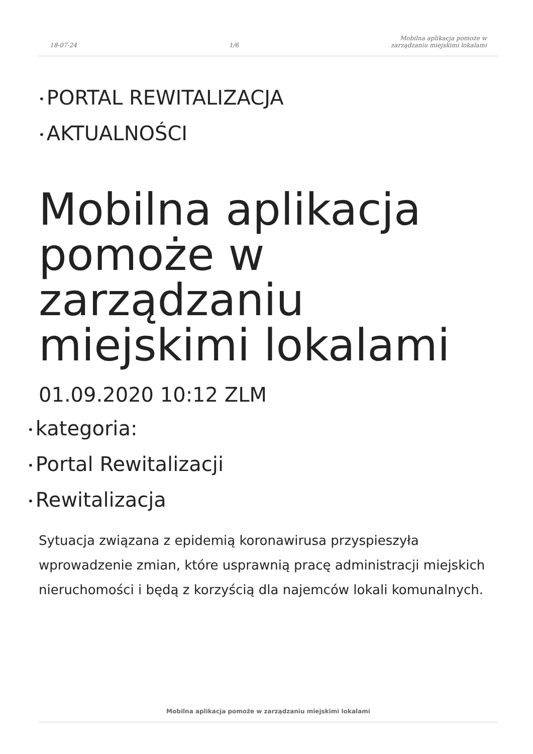18-07-24
1/6
Mobilna aplikacja pomoże w
zarządzaniu miejskimi lokalami
• PORTAL REWITALIZACJA
• AKTUALNOŚCI
Mobilna aplikacja pomoże w zarządzaniu miejskimi lokalami
01.09.2020 10:12 ZLM
• kategoria:
• Portal Rewitalizacji
• Rewitalizacja
Sytuacja związana z epidemią koronawirusa przyspieszyła wprowadzenie zmian, które usprawnią pracę administracji miejskich nieruchomości i będą z korzyścią dla najemców lokali komunalnych.
Mobilna aplikacja pomoże w zarządzaniu miejskimi lokalami